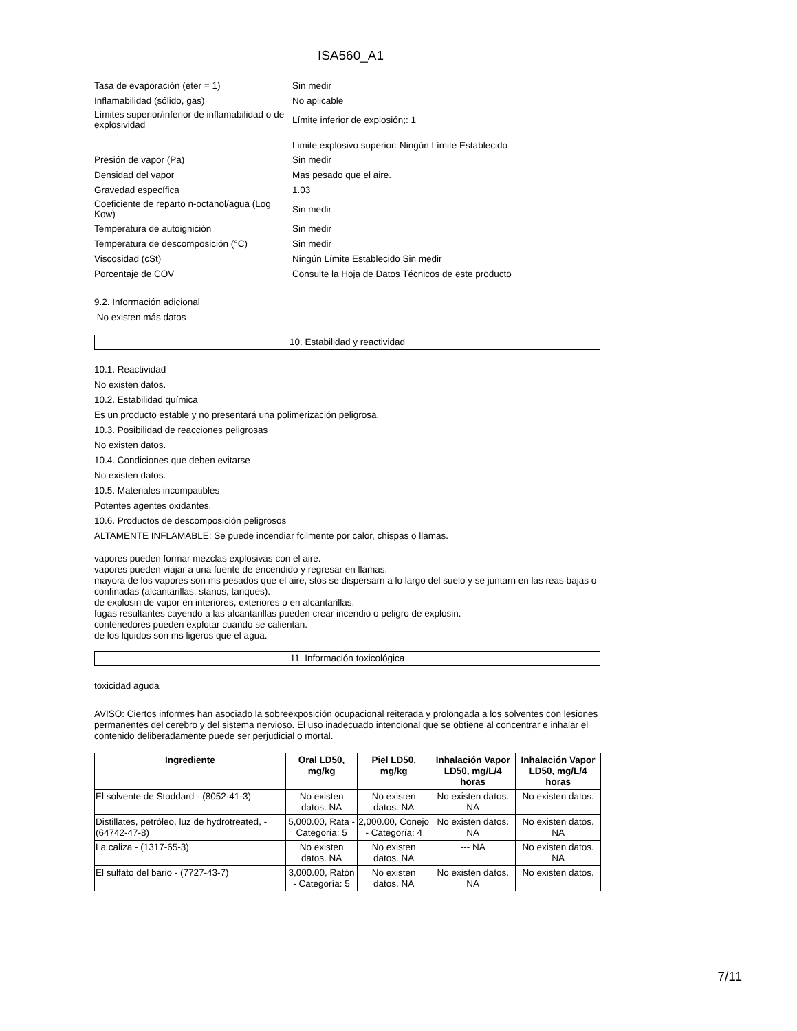ISA560_A1
| Tasa de evaporación (éter = 1) | Sin medir |
| Inflamabilidad (sólido, gas) | No aplicable |
| Límites superior/inferior de inflamabilidad o de explosividad | Límite inferior de explosión;: 1 |
| | Limite explosivo superior: Ningún Límite Establecido |
| Presión de vapor (Pa) | Sin medir |
| Densidad del vapor | Mas pesado que el aire. |
| Gravedad específica | 1.03 |
| Coeficiente de reparto n-octanol/agua (Log Kow) | Sin medir |
| Temperatura de autoignición | Sin medir |
| Temperatura de descomposición (°C) | Sin medir |
| Viscosidad (cSt) | Ningún Límite Establecido Sin medir |
| Porcentaje de COV | Consulte la Hoja de Datos Técnicos de este producto |
9.2. Información adicional
No existen más datos
10. Estabilidad y reactividad
10.1. Reactividad
No existen datos.
10.2. Estabilidad química
Es un producto estable y no presentará una polimerización peligrosa.
10.3. Posibilidad de reacciones peligrosas
No existen datos.
10.4. Condiciones que deben evitarse
No existen datos.
10.5. Materiales incompatibles
Potentes agentes oxidantes.
10.6. Productos de descomposición peligrosos
ALTAMENTE INFLAMABLE: Se puede incendiar fcilmente por calor, chispas o llamas.
vapores pueden formar mezclas explosivas con el aire.
vapores pueden viajar a una fuente de encendido y regresar en llamas.
mayora de los vapores son ms pesados que el aire, stos se dispersarn a lo largo del suelo y se juntarn en las reas bajas o confinadas (alcantarillas, stanos, tanques).
de explosin de vapor en interiores, exteriores o en alcantarillas.
fugas resultantes cayendo a las alcantarillas pueden crear incendio o peligro de explosin.
contenedores pueden explotar cuando se calientan.
de los lquidos son ms ligeros que el agua.
11. Información toxicológica
toxicidad aguda
AVISO: Ciertos informes han asociado la sobreexposición ocupacional reiterada y prolongada a los solventes con lesiones permanentes del cerebro y del sistema nervioso. El uso inadecuado intencional que se obtiene al concentrar e inhalar el contenido deliberadamente puede ser perjudicial o mortal.
| Ingrediente | Oral LD50, mg/kg | Piel LD50, mg/kg | Inhalación Vapor LD50, mg/L/4 horas | Inhalación Vapor LD50, mg/L/4 horas |
| --- | --- | --- | --- | --- |
| El solvente de Stoddard - (8052-41-3) | No existen datos. NA | No existen datos. NA | No existen datos. NA | No existen datos. |
| Distillates, petróleo, luz de hydrotreated, - (64742-47-8) | 5,000.00, Rata - Categoría: 5 | 2,000.00, Conejo - Categoría: 4 | No existen datos. NA | No existen datos. NA |
| La caliza - (1317-65-3) | No existen datos. NA | No existen datos. NA | --- NA | No existen datos. NA |
| El sulfato del bario - (7727-43-7) | 3,000.00, Ratón - Categoría: 5 | No existen datos. NA | No existen datos. NA | No existen datos. |
7/11